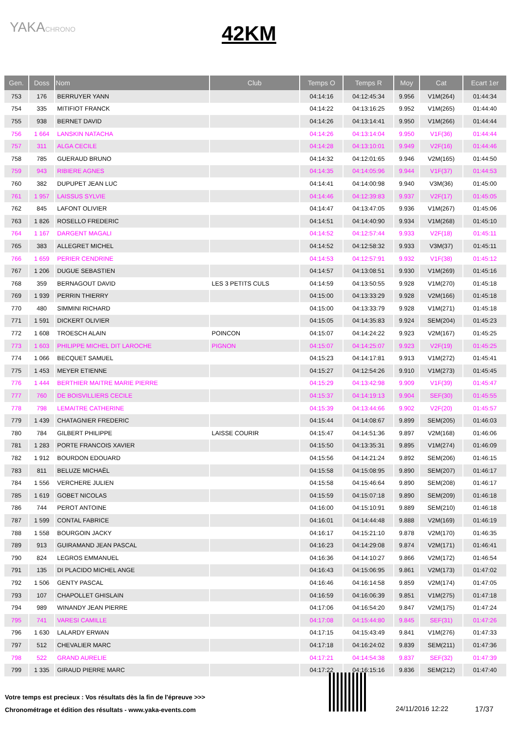YAKACHRONO
42KM
| Gen. | Doss | Nom | Club | Temps O | Temps R | Moy | Cat | Ecart 1er |
| --- | --- | --- | --- | --- | --- | --- | --- | --- |
| 753 | 176 | BERRUYER YANN | | 04:14:16 | 04:12:45:34 | 9.956 | V1M(264) | 01:44:34 |
| 754 | 335 | MITIFIOT FRANCK | | 04:14:22 | 04:13:16:25 | 9.952 | V1M(265) | 01:44:40 |
| 755 | 938 | BERNET DAVID | | 04:14:26 | 04:13:14:41 | 9.950 | V1M(266) | 01:44:44 |
| 756 | 1 664 | LANSKIN NATACHA | | 04:14:26 | 04:13:14:04 | 9.950 | V1F(36) | 01:44:44 |
| 757 | 311 | ALGA CECILE | | 04:14:28 | 04:13:10:01 | 9.949 | V2F(16) | 01:44:46 |
| 758 | 785 | GUERAUD BRUNO | | 04:14:32 | 04:12:01:65 | 9.946 | V2M(165) | 01:44:50 |
| 759 | 943 | RIBIERE AGNES | | 04:14:35 | 04:14:05:96 | 9.944 | V1F(37) | 01:44:53 |
| 760 | 382 | DUPUPET JEAN LUC | | 04:14:41 | 04:14:00:98 | 9.940 | V3M(36) | 01:45:00 |
| 761 | 1 957 | LAISSUS SYLVIE | | 04:14:46 | 04:12:39:83 | 9.937 | V2F(17) | 01:45:05 |
| 762 | 845 | LAFONT OLIVIER | | 04:14:47 | 04:13:47:05 | 9.936 | V1M(267) | 01:45:06 |
| 763 | 1 826 | ROSELLO FREDERIC | | 04:14:51 | 04:14:40:90 | 9.934 | V1M(268) | 01:45:10 |
| 764 | 1 167 | DARGENT MAGALI | | 04:14:52 | 04:12:57:44 | 9.933 | V2F(18) | 01:45:11 |
| 765 | 383 | ALLEGRET MICHEL | | 04:14:52 | 04:12:58:32 | 9.933 | V3M(37) | 01:45:11 |
| 766 | 1 659 | PERIER CENDRINE | | 04:14:53 | 04:12:57:91 | 9.932 | V1F(38) | 01:45:12 |
| 767 | 1 206 | DUGUE SEBASTIEN | | 04:14:57 | 04:13:08:51 | 9.930 | V1M(269) | 01:45:16 |
| 768 | 359 | BERNAGOUT DAVID | LES 3 PETITS CULS | 04:14:59 | 04:13:50:55 | 9.928 | V1M(270) | 01:45:18 |
| 769 | 1 939 | PERRIN THIERRY | | 04:15:00 | 04:13:33:29 | 9.928 | V2M(166) | 01:45:18 |
| 770 | 480 | SIMMINI RICHARD | | 04:15:00 | 04:13:33:79 | 9.928 | V1M(271) | 01:45:18 |
| 771 | 1 591 | DICKERT OLIVIER | | 04:15:05 | 04:14:35:83 | 9.924 | SEM(204) | 01:45:23 |
| 772 | 1 608 | TROESCH ALAIN | POINCON | 04:15:07 | 04:14:24:22 | 9.923 | V2M(167) | 01:45:25 |
| 773 | 1 603 | PHILIPPE MICHEL DIT LAROCHE | PIGNON | 04:15:07 | 04:14:25:07 | 9.923 | V2F(19) | 01:45:25 |
| 774 | 1 066 | BECQUET SAMUEL | | 04:15:23 | 04:14:17:81 | 9.913 | V1M(272) | 01:45:41 |
| 775 | 1 453 | MEYER ETIENNE | | 04:15:27 | 04:12:54:26 | 9.910 | V1M(273) | 01:45:45 |
| 776 | 1 444 | BERTHIER MAITRE MARIE PIERRE | | 04:15:29 | 04:13:42:98 | 9.909 | V1F(39) | 01:45:47 |
| 777 | 760 | DE BOISVILLIERS CECILE | | 04:15:37 | 04:14:19:13 | 9.904 | SEF(30) | 01:45:55 |
| 778 | 798 | LEMAITRE CATHERINE | | 04:15:39 | 04:13:44:66 | 9.902 | V2F(20) | 01:45:57 |
| 779 | 1 439 | CHATAGNIER FREDERIC | | 04:15:44 | 04:14:08:67 | 9.899 | SEM(205) | 01:46:03 |
| 780 | 784 | GILBERT PHILIPPE | LAISSE COURIR | 04:15:47 | 04:14:51:36 | 9.897 | V2M(168) | 01:46:06 |
| 781 | 1 283 | PORTE FRANCOIS XAVIER | | 04:15:50 | 04:13:35:31 | 9.895 | V1M(274) | 01:46:09 |
| 782 | 1 912 | BOURDON EDOUARD | | 04:15:56 | 04:14:21:24 | 9.892 | SEM(206) | 01:46:15 |
| 783 | 811 | BELUZE MICHAËL | | 04:15:58 | 04:15:08:95 | 9.890 | SEM(207) | 01:46:17 |
| 784 | 1 556 | VERCHERE JULIEN | | 04:15:58 | 04:15:46:64 | 9.890 | SEM(208) | 01:46:17 |
| 785 | 1 619 | GOBET NICOLAS | | 04:15:59 | 04:15:07:18 | 9.890 | SEM(209) | 01:46:18 |
| 786 | 744 | PEROT ANTOINE | | 04:16:00 | 04:15:10:91 | 9.889 | SEM(210) | 01:46:18 |
| 787 | 1 599 | CONTAL FABRICE | | 04:16:01 | 04:14:44:48 | 9.888 | V2M(169) | 01:46:19 |
| 788 | 1 558 | BOURGOIN JACKY | | 04:16:17 | 04:15:21:10 | 9.878 | V2M(170) | 01:46:35 |
| 789 | 913 | GUIRAMAND JEAN PASCAL | | 04:16:23 | 04:14:29:08 | 9.874 | V2M(171) | 01:46:41 |
| 790 | 824 | LEGROS EMMANUEL | | 04:16:36 | 04:14:10:27 | 9.866 | V2M(172) | 01:46:54 |
| 791 | 135 | DI PLACIDO MICHEL ANGE | | 04:16:43 | 04:15:06:95 | 9.861 | V2M(173) | 01:47:02 |
| 792 | 1 506 | GENTY PASCAL | | 04:16:46 | 04:16:14:58 | 9.859 | V2M(174) | 01:47:05 |
| 793 | 107 | CHAPOLLET GHISLAIN | | 04:16:59 | 04:16:06:39 | 9.851 | V1M(275) | 01:47:18 |
| 794 | 989 | WINANDY JEAN PIERRE | | 04:17:06 | 04:16:54:20 | 9.847 | V2M(175) | 01:47:24 |
| 795 | 741 | VARESI CAMILLE | | 04:17:08 | 04:15:44:80 | 9.845 | SEF(31) | 01:47:26 |
| 796 | 1 630 | LALARDY ERWAN | | 04:17:15 | 04:15:43:49 | 9.841 | V1M(276) | 01:47:33 |
| 797 | 512 | CHEVALIER MARC | | 04:17:18 | 04:16:24:02 | 9.839 | SEM(211) | 01:47:36 |
| 798 | 522 | GRAND AURELIE | | 04:17:21 | 04:14:54:38 | 9.837 | SEF(32) | 01:47:39 |
| 799 | 1 335 | GIRAUD PIERRE MARC | | 04:17:22 | 04:16:15:16 | 9.836 | SEM(212) | 01:47:40 |
Votre temps est precieux : Vos résultats dès la fin de l'épreuve >>>
Chronométrage et édition des résultats - www.yaka-events.com
24/11/2016 12:22 17/37